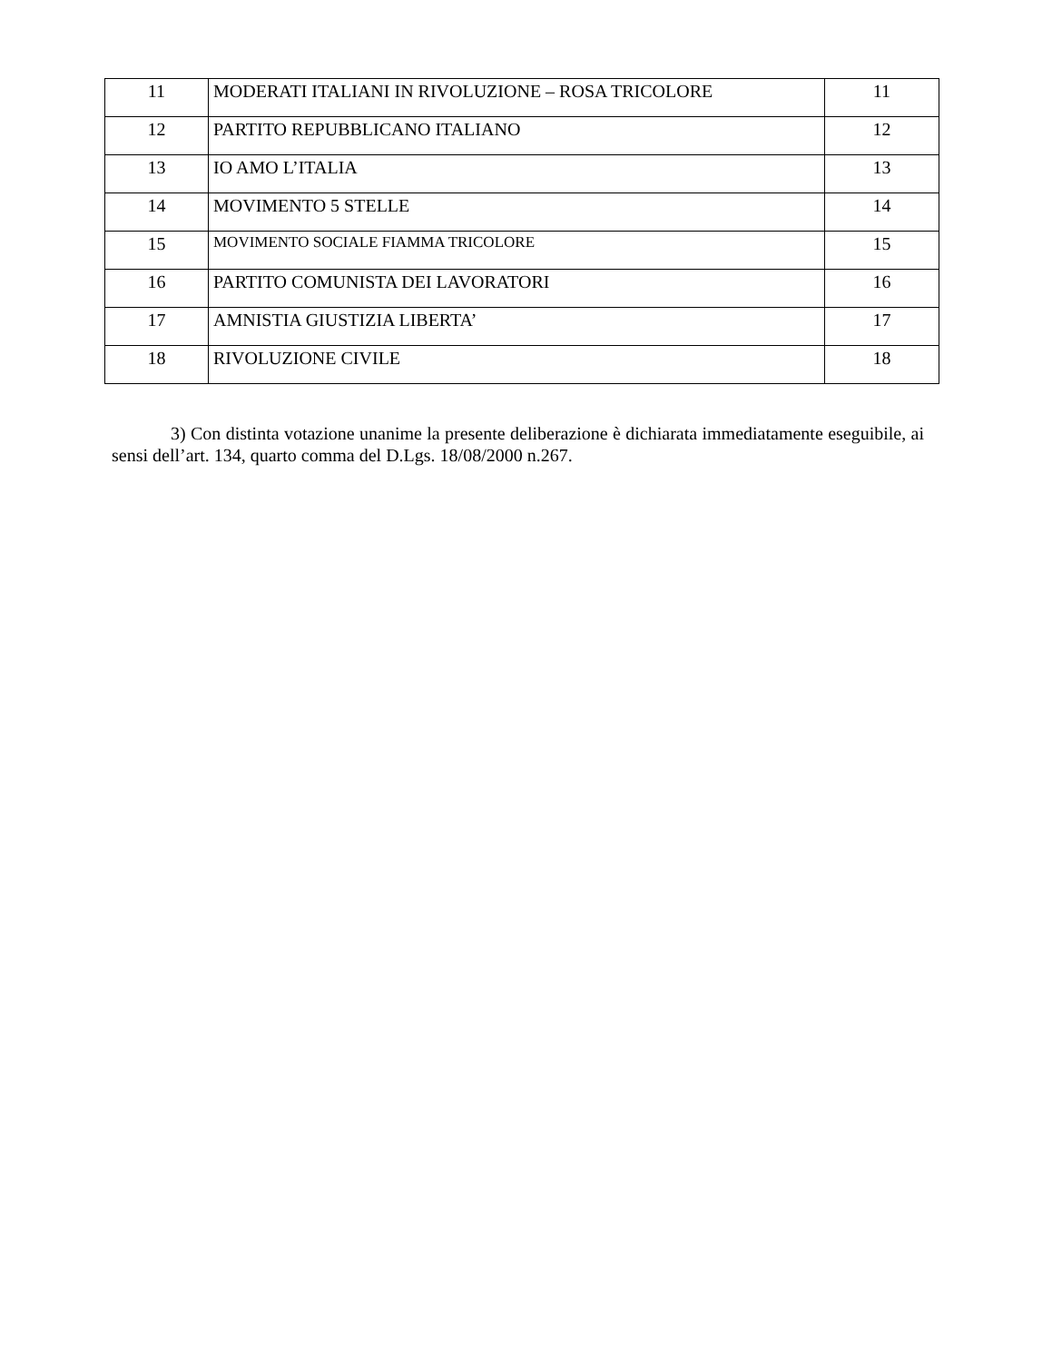| 11 | MODERATI ITALIANI IN RIVOLUZIONE – ROSA TRICOLORE | 11 |
| 12 | PARTITO REPUBBLICANO ITALIANO | 12 |
| 13 | IO AMO L’ITALIA | 13 |
| 14 | MOVIMENTO 5 STELLE | 14 |
| 15 | MOVIMENTO SOCIALE FIAMMA TRICOLORE | 15 |
| 16 | PARTITO COMUNISTA DEI LAVORATORI | 16 |
| 17 | AMNISTIA GIUSTIZIA LIBERTA’ | 17 |
| 18 | RIVOLUZIONE CIVILE | 18 |
3) Con distinta votazione unanime la presente deliberazione è dichiarata immediatamente eseguibile, ai sensi dell’art. 134, quarto comma del D.Lgs. 18/08/2000 n.267.